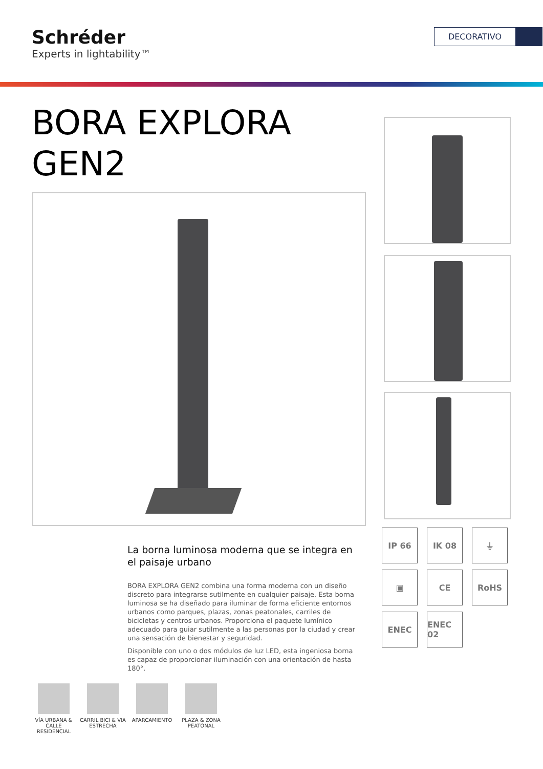Schréder
Experts in lightability™
DECORATIVO
BORA EXPLORA
GEN2
IP 66
IK 08
⏚
▣
CE
RoHS
ENEC
ENEC 02
La borna luminosa moderna que se integra en el paisaje urbano
BORA EXPLORA GEN2 combina una forma moderna con un diseño discreto para integrarse sutilmente en cualquier paisaje. Esta borna luminosa se ha diseñado para iluminar de forma eficiente entornos urbanos como parques, plazas, zonas peatonales, carriles de bicicletas y centros urbanos. Proporciona el paquete lumínico adecuado para guiar sutilmente a las personas por la ciudad y crear una sensación de bienestar y seguridad.
Disponible con uno o dos módulos de luz LED, esta ingeniosa borna es capaz de proporcionar iluminación con una orientación de hasta 180°.
VÍA URBANA & CALLE RESIDENCIAL
CARRIL BICI & VIA ESTRECHA
APARCAMIENTO PLAZA & ZONA PEATONAL